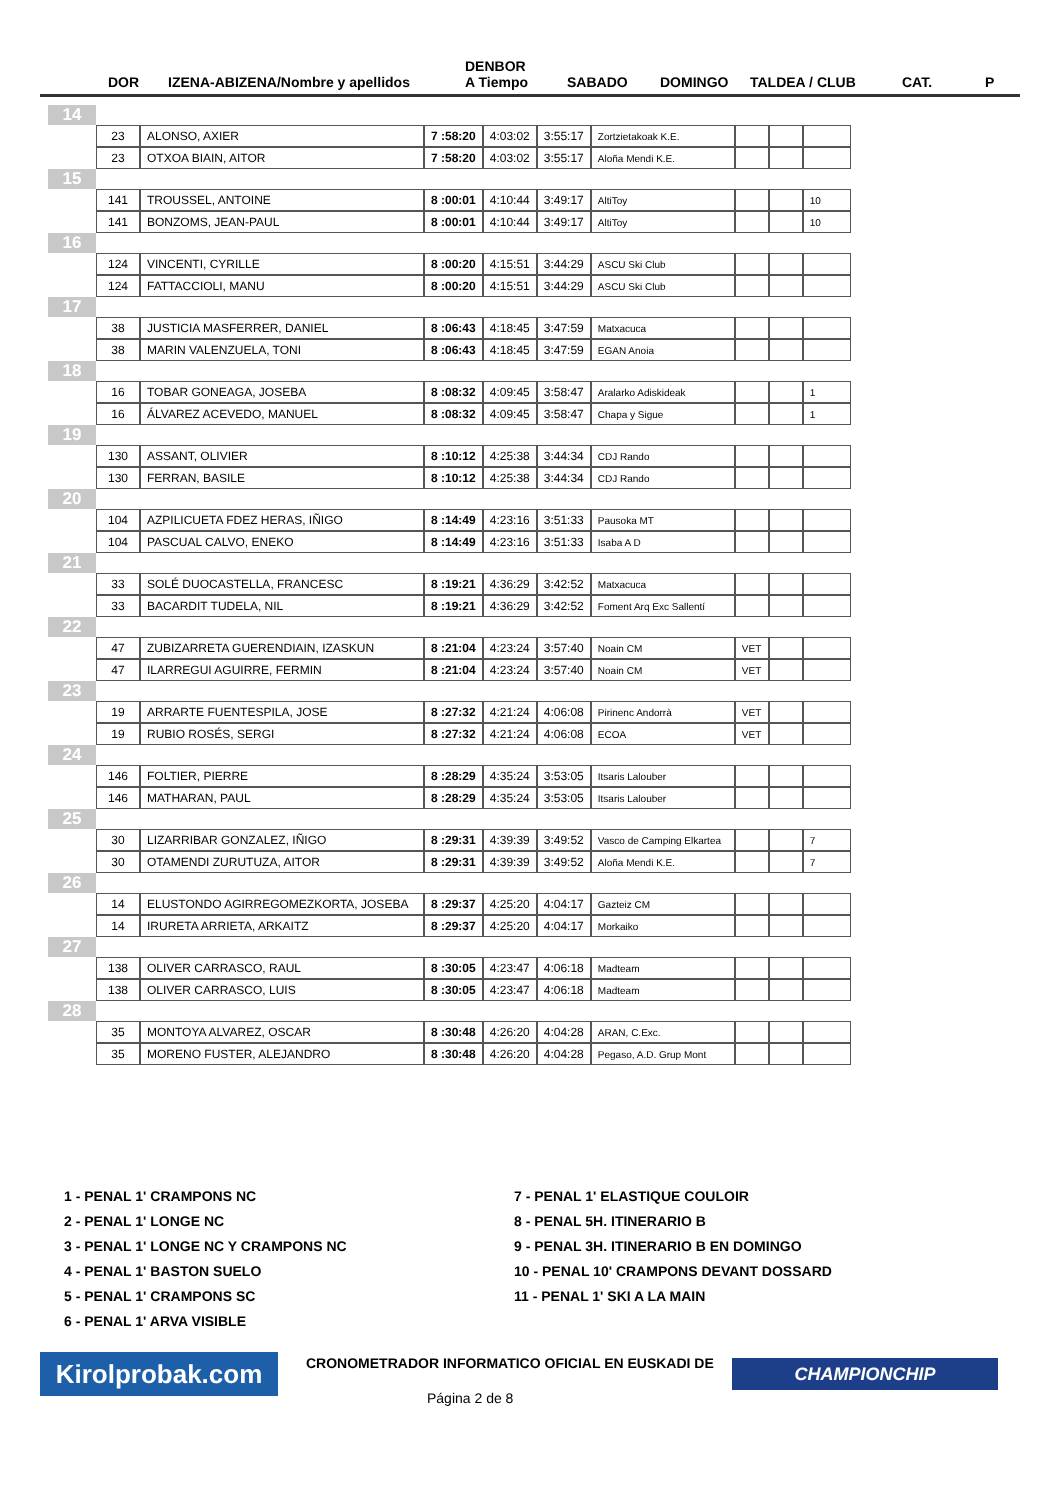DOR IZENA-ABIZENA/Nombre y apellidos
DENBOR
A Tiempo SABADO DOMINGO TALDEA / CLUB CAT. P
| 14 | | | | | | | | | |
| | 23 | ALONSO, AXIER | 7 :58:20 | 4:03:02 | 3:55:17 | Zortzietakoak K.E. | | | |
| | 23 | OTXOA BIAIN, AITOR | 7 :58:20 | 4:03:02 | 3:55:17 | Aloña Mendi K.E. | | | |
| 15 | | | | | | | | | |
| | 141 | TROUSSEL, ANTOINE | 8 :00:01 | 4:10:44 | 3:49:17 | AltiToy | | | 10 |
| | 141 | BONZOMS, JEAN-PAUL | 8 :00:01 | 4:10:44 | 3:49:17 | AltiToy | | | 10 |
| 16 | | | | | | | | | |
| | 124 | VINCENTI, CYRILLE | 8 :00:20 | 4:15:51 | 3:44:29 | ASCU Ski Club | | | |
| | 124 | FATTACCIOLI, MANU | 8 :00:20 | 4:15:51 | 3:44:29 | ASCU Ski Club | | | |
| 17 | | | | | | | | | |
| | 38 | JUSTICIA MASFERRER, DANIEL | 8 :06:43 | 4:18:45 | 3:47:59 | Matxacuca | | | |
| | 38 | MARIN VALENZUELA, TONI | 8 :06:43 | 4:18:45 | 3:47:59 | EGAN Anoia | | | |
| 18 | | | | | | | | | |
| | 16 | TOBAR GONEAGA, JOSEBA | 8 :08:32 | 4:09:45 | 3:58:47 | Aralarko Adiskideak | | | 1 |
| | 16 | ÁLVAREZ ACEVEDO, MANUEL | 8 :08:32 | 4:09:45 | 3:58:47 | Chapa y Sigue | | | 1 |
| 19 | | | | | | | | | |
| | 130 | ASSANT, OLIVIER | 8 :10:12 | 4:25:38 | 3:44:34 | CDJ Rando | | | |
| | 130 | FERRAN, BASILE | 8 :10:12 | 4:25:38 | 3:44:34 | CDJ Rando | | | |
| 20 | | | | | | | | | |
| | 104 | AZPILICUETA FDEZ HERAS, IÑIGO | 8 :14:49 | 4:23:16 | 3:51:33 | Pausoka MT | | | |
| | 104 | PASCUAL CALVO, ENEKO | 8 :14:49 | 4:23:16 | 3:51:33 | Isaba A D | | | |
| 21 | | | | | | | | | |
| | 33 | SOLÉ DUOCASTELLA, FRANCESC | 8 :19:21 | 4:36:29 | 3:42:52 | Matxacuca | | | |
| | 33 | BACARDIT TUDELA, NIL | 8 :19:21 | 4:36:29 | 3:42:52 | Foment Arq Exc Sallentí | | | |
| 22 | | | | | | | | | |
| | 47 | ZUBIZARRETA GUERENDIAIN, IZASKUN | 8 :21:04 | 4:23:24 | 3:57:40 | Noain CM | VET | | |
| | 47 | ILARREGUI AGUIRRE, FERMIN | 8 :21:04 | 4:23:24 | 3:57:40 | Noain CM | VET | | |
| 23 | | | | | | | | | |
| | 19 | ARRARTE FUENTESPILA, JOSE | 8 :27:32 | 4:21:24 | 4:06:08 | Pirinenc Andorrà | VET | | |
| | 19 | RUBIO ROSÉS, SERGI | 8 :27:32 | 4:21:24 | 4:06:08 | ECOA | VET | | |
| 24 | | | | | | | | | |
| | 146 | FOLTIER, PIERRE | 8 :28:29 | 4:35:24 | 3:53:05 | Itsaris Lalouber | | | |
| | 146 | MATHARAN, PAUL | 8 :28:29 | 4:35:24 | 3:53:05 | Itsaris Lalouber | | | |
| 25 | | | | | | | | | |
| | 30 | LIZARRIBAR GONZALEZ, IÑIGO | 8 :29:31 | 4:39:39 | 3:49:52 | Vasco de Camping Elkartea | | | 7 |
| | 30 | OTAMENDI ZURUTUZA, AITOR | 8 :29:31 | 4:39:39 | 3:49:52 | Aloña Mendi K.E. | | | 7 |
| 26 | | | | | | | | | |
| | 14 | ELUSTONDO AGIRREGOMEZKORTA, JOSEBA | 8 :29:37 | 4:25:20 | 4:04:17 | Gazteiz CM | | | |
| | 14 | IRURETA ARRIETA, ARKAITZ | 8 :29:37 | 4:25:20 | 4:04:17 | Morkaiko | | | |
| 27 | | | | | | | | | |
| | 138 | OLIVER CARRASCO, RAUL | 8 :30:05 | 4:23:47 | 4:06:18 | Madteam | | | |
| | 138 | OLIVER CARRASCO, LUIS | 8 :30:05 | 4:23:47 | 4:06:18 | Madteam | | | |
| 28 | | | | | | | | | |
| | 35 | MONTOYA ALVAREZ, OSCAR | 8 :30:48 | 4:26:20 | 4:04:28 | ARAN, C.Exc. | | | |
| | 35 | MORENO FUSTER, ALEJANDRO | 8 :30:48 | 4:26:20 | 4:04:28 | Pegaso, A.D. Grup Mont | | | |
1 - PENAL 1' CRAMPONS NC
7 - PENAL 1' ELASTIQUE COULOIR
2 - PENAL 1' LONGE NC
8 - PENAL 5H. ITINERARIO B
3 - PENAL 1' LONGE NC Y CRAMPONS NC
9 - PENAL 3H. ITINERARIO B EN DOMINGO
4 - PENAL 1' BASTON SUELO
10 - PENAL 10' CRAMPONS DEVANT DOSSARD
5 - PENAL 1' CRAMPONS SC
11 - PENAL 1' SKI A LA MAIN
6 - PENAL 1' ARVA VISIBLE
Kirolprobak.com
CRONOMETRADOR INFORMATICO OFICIAL EN EUSKADI DE
CHAMPIONCHIP
Página 2 de 8